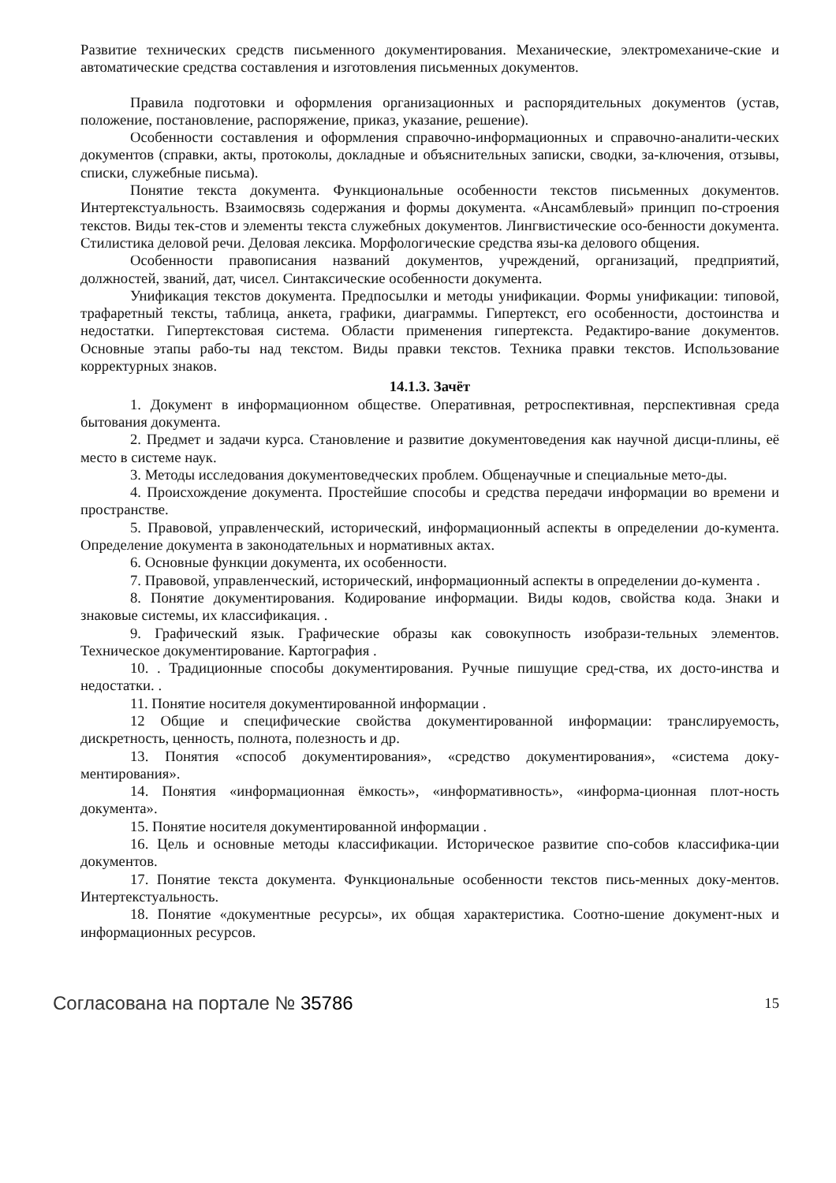Развитие технических средств письменного документирования. Механические, электромеханиче-ские и автоматические средства составления и изготовления письменных документов.
Правила подготовки и оформления организационных и распорядительных документов (устав, положение, постановление, распоряжение, приказ, указание, решение).
Особенности составления и оформления справочно-информационных и справочно-аналити-ческих документов (справки, акты, протоколы, докладные и объяснительных записки, сводки, за-ключения, отзывы, списки, служебные письма).
Понятие текста документа. Функциональные особенности текстов письменных документов. Интертекстуальность. Взаимосвязь содержания и формы документа. «Ансамблевый» принцип по-строения текстов. Виды тек-стов и элементы текста служебных документов. Лингвистические осо-бенности документа. Стилистика деловой речи. Деловая лексика. Морфологические средства язы-ка делового общения.
Особенности правописания названий документов, учреждений, организаций, предприятий, должностей, званий, дат, чисел. Синтаксические особенности документа.
Унификация текстов документа. Предпосылки и методы унификации. Формы унификации: типовой, трафаретный тексты, таблица, анкета, графики, диаграммы. Гипертекст, его особенности, достоинства и недостатки. Гипертекстовая система. Области применения гипертекста. Редактиро-вание документов. Основные этапы рабо-ты над текстом. Виды правки текстов. Техника правки текстов. Использование корректурных знаков.
14.1.3. Зачёт
1. Документ в информационном обществе. Оперативная, ретроспективная, перспективная среда бытования документа.
2. Предмет и задачи курса. Становление и развитие документоведения как научной дисци-плины, её место в системе наук.
3. Методы исследования документоведческих проблем. Общенаучные и специальные мето-ды.
4. Происхождение документа. Простейшие способы и средства передачи информации во времени и пространстве.
5. Правовой, управленческий, исторический, информационный аспекты в определении до-кумента. Определение документа в законодательных и нормативных актах.
6. Основные функции документа, их особенности.
7. Правовой, управленческий, исторический, информационный аспекты в определении до-кумента .
8. Понятие документирования. Кодирование информации. Виды кодов, свойства кода. Знаки и знаковые системы, их классификация. .
9. Графический язык. Графические образы как совокупность изобрази-тельных элементов. Техническое документирование. Картография .
10. . Традиционные способы документирования. Ручные пишущие сред-ства, их досто-инства и недостатки. .
11. Понятие носителя документированной информации .
12 Общие и специфические свойства документированной информации: транслируемость, дискретность, ценность, полнота, полезность и др.
13. Понятия «способ документирования», «средство документирования», «система доку-ментирования».
14. Понятия «информационная ёмкость», «информативность», «информа-ционная плот-ность документа».
15. Понятие носителя документированной информации .
16. Цель и основные методы классификации. Историческое развитие спо-собов классифика-ции документов.
17. Понятие текста документа. Функциональные особенности текстов пись-менных доку-ментов. Интертекстуальность.
18. Понятие «документные ресурсы», их общая характеристика. Соотно-шение документ-ных и информационных ресурсов.
Согласована на портале № 35786 15